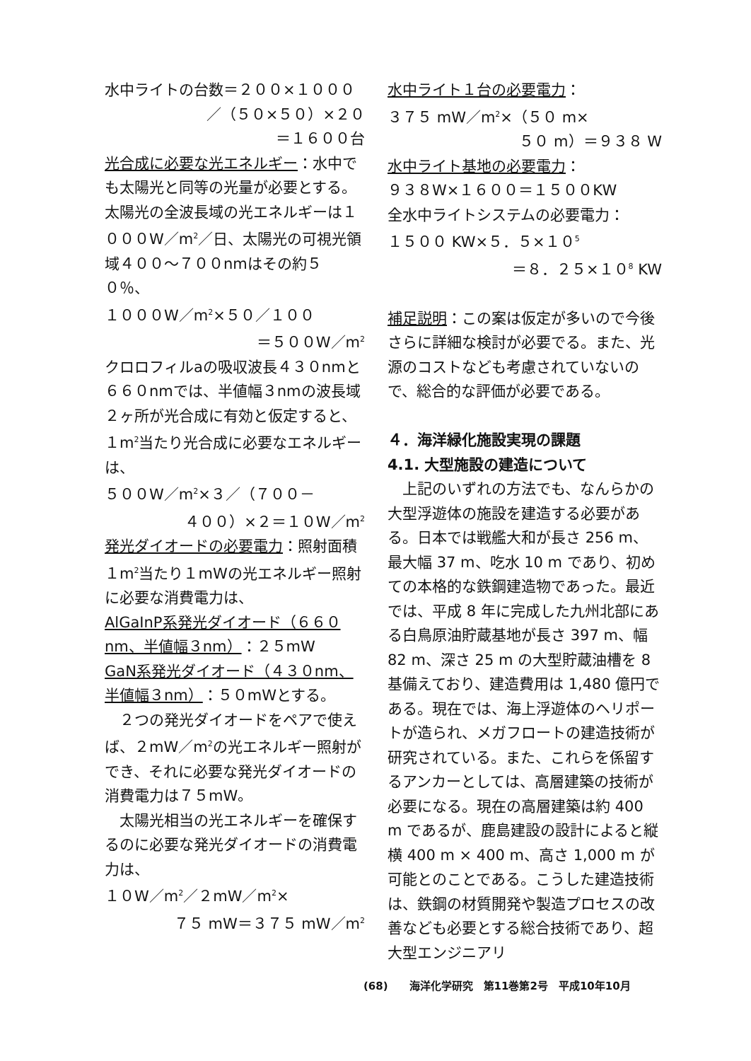水中ライトの台数＝２００×１０００
／（５０×５０）×２０
＝１６００台
光合成に必要な光エネルギー：水中でも太陽光と同等の光量が必要とする。太陽光の全波長域の光エネルギーは１０００W／m<sup>2</sup>／日、太陽光の可視光領域４００～７００nmはその約５０％、
１０００W／m<sup>2</sup>×５０／１００
＝５００W／m<sup>2</sup>
クロロフィルaの吸収波長４３０nmと６６０nmでは、半値幅３nmの波長域２ヶ所が光合成に有効と仮定すると、
１m<sup>2</sup>当たり光合成に必要なエネルギーは、
５００W／m<sup>2</sup>×３／（７００－
４００）×２＝１０W／m<sup>2</sup>
発光ダイオードの必要電力：照射面積１m<sup>2</sup>当たり１mWの光エネルギー照射に必要な消費電力は、
AlGaInP系発光ダイオード（６６０nm、半値幅３nm）：２５mW
GaN系発光ダイオード（４３０nm、半値幅３nm）：５０mWとする。
２つの発光ダイオードをペアで使えば、２mW／m<sup>2</sup>の光エネルギー照射ができ、それに必要な発光ダイオードの消費電力は７５mW。
太陽光相当の光エネルギーを確保するのに必要な発光ダイオードの消費電力は、
１０W／m<sup>2</sup>／２mW／m<sup>2</sup>×
７５ mW＝３７５ mW／m<sup>2</sup>
水中ライト１台の必要電力：
３７５ mW／m<sup>2</sup>×（５０ m×
５０ m）＝９３８ W
水中ライト基地の必要電力：
９３８W×１６００＝１５００KW
全水中ライトシステムの必要電力：
１５００ KW×５．５×１０<sup>5</sup>
＝８．２５×１０<sup>8</sup> KW
補足説明：この案は仮定が多いので今後さらに詳細な検討が必要でる。また、光源のコストなども考慮されていないので、総合的な評価が必要である。
４．海洋緑化施設実現の課題
4.1. 大型施設の建造について
上記のいずれの方法でも、なんらかの大型浮遊体の施設を建造する必要がある。日本では戦艦大和が長さ 256 m、最大幅 37 m、吃水 10 m であり、初めての本格的な鉄鋼建造物であった。最近では、平成 8 年に完成した九州北部にある白鳥原油貯蔵基地が長さ 397 m、幅 82 m、深さ 25 m の大型貯蔵油槽を 8 基備えており、建造費用は 1,480 億円である。現在では、海上浮遊体のヘリポートが造られ、メガフロートの建造技術が研究されている。また、これらを係留するアンカーとしては、高層建築の技術が必要になる。現在の高層建築は約 400 m であるが、鹿島建設の設計によると縦横 400 m × 400 m、高さ 1,000 m が可能とのことである。こうした建造技術は、鉄鋼の材質開発や製造プロセスの改善なども必要とする総合技術であり、超大型エンジニアリ
(68)　　海洋化学研究　第11巻第2号　平成10年10月